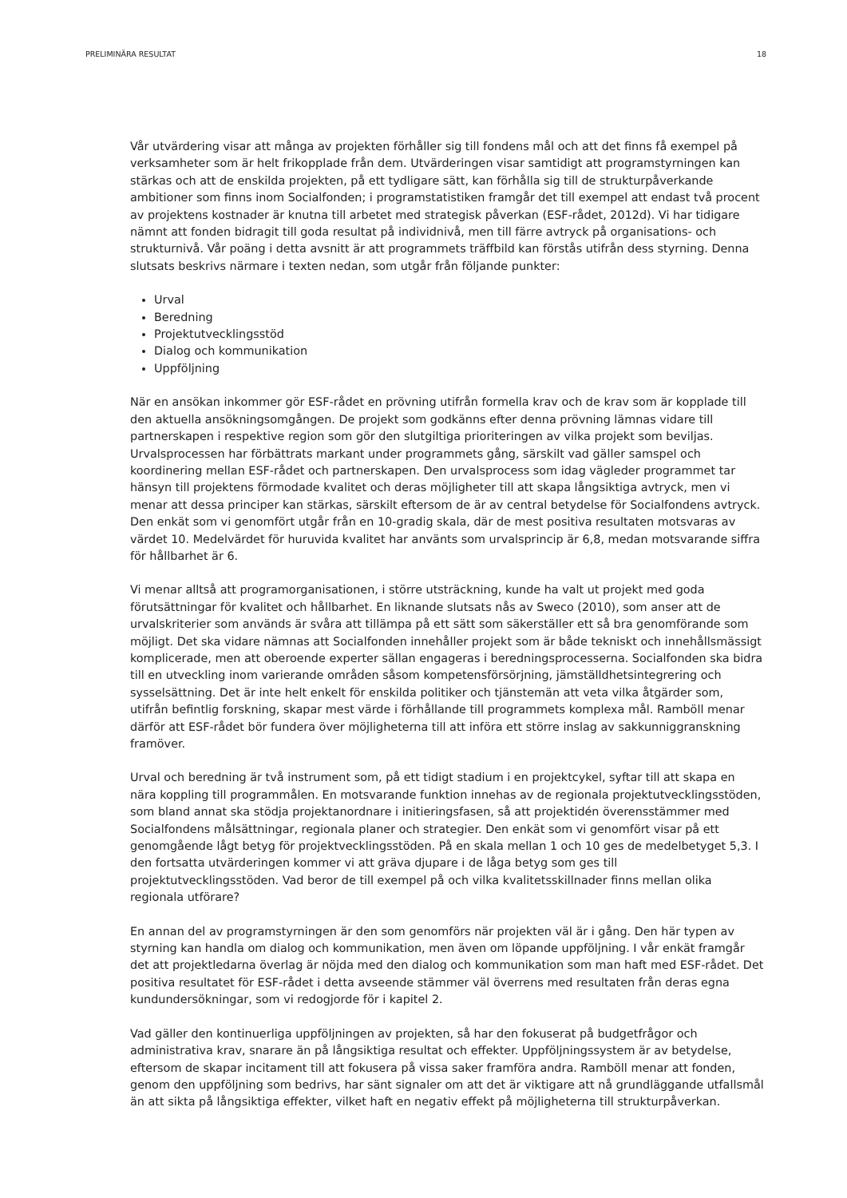PRELIMINÄRA RESULTAT 18
Vår utvärdering visar att många av projekten förhåller sig till fondens mål och att det finns få exempel på verksamheter som är helt frikopplade från dem. Utvärderingen visar samtidigt att programstyrningen kan stärkas och att de enskilda projekten, på ett tydligare sätt, kan förhålla sig till de strukturpåverkande ambitioner som finns inom Socialfonden; i programstatistiken framgår det till exempel att endast två procent av projektens kostnader är knutna till arbetet med strategisk påverkan (ESF-rådet, 2012d). Vi har tidigare nämnt att fonden bidragit till goda resultat på individnivå, men till färre avtryck på organisations- och strukturnivå. Vår poäng i detta avsnitt är att programmets träffbild kan förstås utifrån dess styrning. Denna slutsats beskrivs närmare i texten nedan, som utgår från följande punkter:
Urval
Beredning
Projektutvecklingsstöd
Dialog och kommunikation
Uppföljning
När en ansökan inkommer gör ESF-rådet en prövning utifrån formella krav och de krav som är kopplade till den aktuella ansökningsomgången. De projekt som godkänns efter denna prövning lämnas vidare till partnerskapen i respektive region som gör den slutgiltiga prioriteringen av vilka projekt som beviljas. Urvalsprocessen har förbättrats markant under programmets gång, särskilt vad gäller samspel och koordinering mellan ESF-rådet och partnerskapen. Den urvalsprocess som idag vägleder programmet tar hänsyn till projektens förmodade kvalitet och deras möjligheter till att skapa långsiktiga avtryck, men vi menar att dessa principer kan stärkas, särskilt eftersom de är av central betydelse för Socialfondens avtryck. Den enkät som vi genomfört utgår från en 10-gradig skala, där de mest positiva resultaten motsvaras av värdet 10. Medelvärdet för huruvida kvalitet har använts som urvalsprincip är 6,8, medan motsvarande siffra för hållbarhet är 6.
Vi menar alltså att programorganisationen, i större utsträckning, kunde ha valt ut projekt med goda förutsättningar för kvalitet och hållbarhet. En liknande slutsats nås av Sweco (2010), som anser att de urvalskriterier som används är svåra att tillämpa på ett sätt som säkerställer ett så bra genomförande som möjligt. Det ska vidare nämnas att Socialfonden innehåller projekt som är både tekniskt och innehållsmässigt komplicerade, men att oberoende experter sällan engageras i beredningsprocesserna. Socialfonden ska bidra till en utveckling inom varierande områden såsom kompetensförsörjning, jämställdhetsintegrering och sysselsättning. Det är inte helt enkelt för enskilda politiker och tjänstemän att veta vilka åtgärder som, utifrån befintlig forskning, skapar mest värde i förhållande till programmets komplexa mål. Ramböll menar därför att ESF-rådet bör fundera över möjligheterna till att införa ett större inslag av sakkunniggranskning framöver.
Urval och beredning är två instrument som, på ett tidigt stadium i en projektcykel, syftar till att skapa en nära koppling till programmålen. En motsvarande funktion innehas av de regionala projektutvecklingsstöden, som bland annat ska stödja projektanordnare i initieringsfasen, så att projektidén överensstämmer med Socialfondens målsättningar, regionala planer och strategier. Den enkät som vi genomfört visar på ett genomgående lågt betyg för projektvecklingsstöden. På en skala mellan 1 och 10 ges de medelbetyget 5,3. I den fortsatta utvärderingen kommer vi att gräva djupare i de låga betyg som ges till projektutvecklingsstöden. Vad beror de till exempel på och vilka kvalitetsskillnader finns mellan olika regionala utförare?
En annan del av programstyrningen är den som genomförs när projekten väl är i gång. Den här typen av styrning kan handla om dialog och kommunikation, men även om löpande uppföljning. I vår enkät framgår det att projektledarna överlag är nöjda med den dialog och kommunikation som man haft med ESF-rådet. Det positiva resultatet för ESF-rådet i detta avseende stämmer väl överrens med resultaten från deras egna kundundersökningar, som vi redogjorde för i kapitel 2.
Vad gäller den kontinuerliga uppföljningen av projekten, så har den fokuserat på budgetfrågor och administrativa krav, snarare än på långsiktiga resultat och effekter. Uppföljningssystem är av betydelse, eftersom de skapar incitament till att fokusera på vissa saker framföra andra. Ramböll menar att fonden, genom den uppföljning som bedrivs, har sänt signaler om att det är viktigare att nå grundläggande utfallsmål än att sikta på långsiktiga effekter, vilket haft en negativ effekt på möjligheterna till strukturpåverkan.